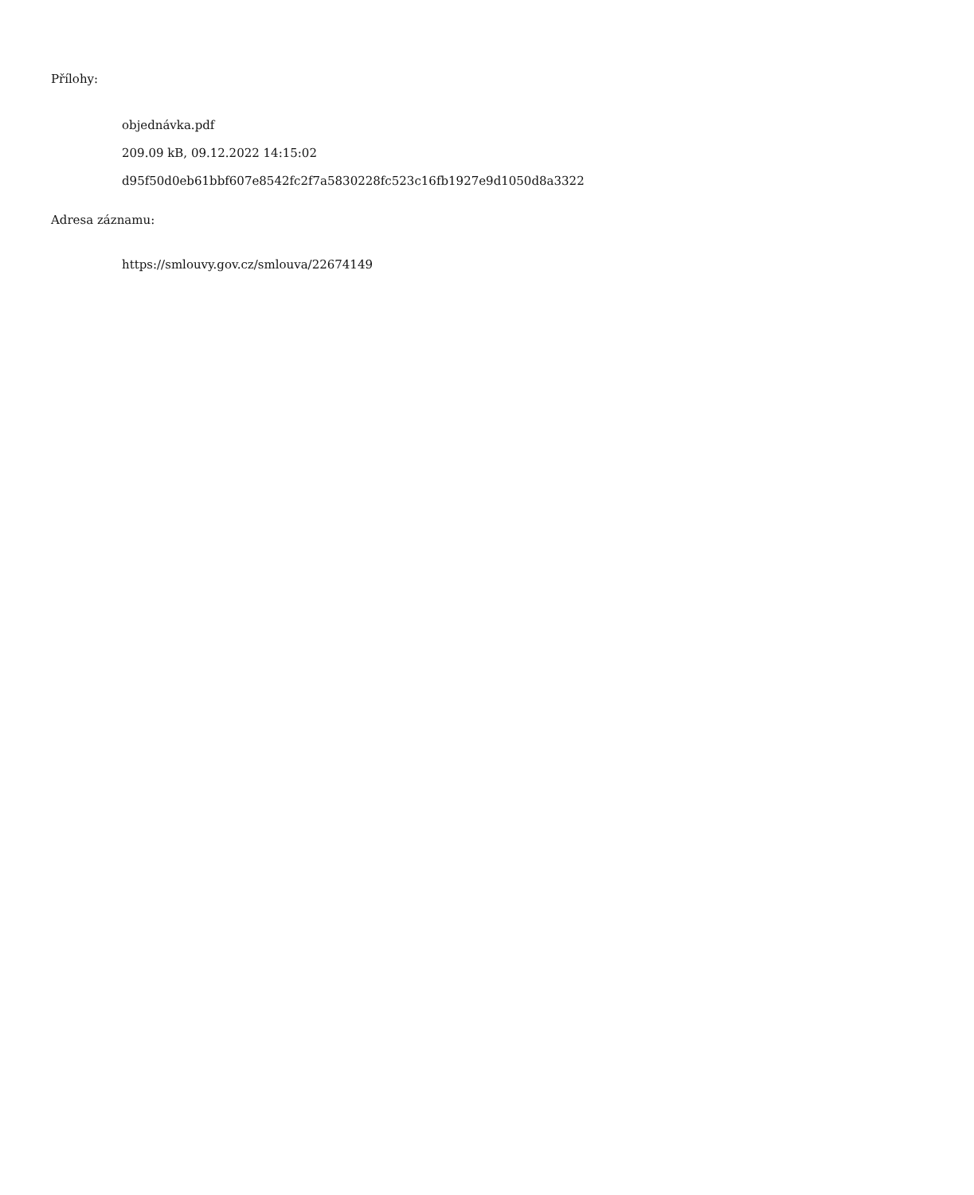Přílohy:
objednávka.pdf
209.09 kB, 09.12.2022 14:15:02
d95f50d0eb61bbf607e8542fc2f7a5830228fc523c16fb1927e9d1050d8a3322
Adresa záznamu:
https://smlouvy.gov.cz/smlouva/22674149